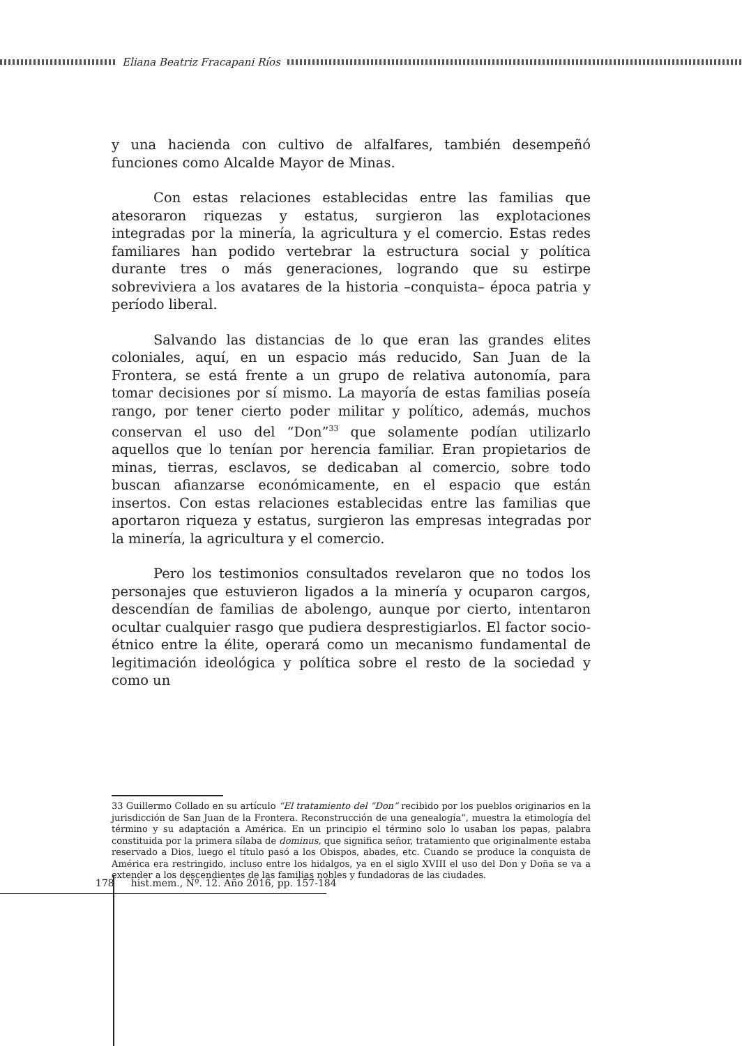Eliana Beatriz Fracapani Ríos
y una hacienda con cultivo de alfalfares, también desempeñó funciones como Alcalde Mayor de Minas.
Con estas relaciones establecidas entre las familias que atesoraron riquezas y estatus, surgieron las explotaciones integradas por la minería, la agricultura y el comercio. Estas redes familiares han podido vertebrar la estructura social y política durante tres o más generaciones, logrando que su estirpe sobreviviera a los avatares de la historia –conquista– época patria y período liberal.
Salvando las distancias de lo que eran las grandes elites coloniales, aquí, en un espacio más reducido, San Juan de la Frontera, se está frente a un grupo de relativa autonomía, para tomar decisiones por sí mismo. La mayoría de estas familias poseía rango, por tener cierto poder militar y político, además, muchos conservan el uso del “Don”<sup>33</sup> que solamente podían utilizarlo aquellos que lo tenían por herencia familiar. Eran propietarios de minas, tierras, esclavos, se dedicaban al comercio, sobre todo buscan afianzarse económicamente, en el espacio que están insertos. Con estas relaciones establecidas entre las familias que aportaron riqueza y estatus, surgieron las empresas integradas por la minería, la agricultura y el comercio.
Pero los testimonios consultados revelaron que no todos los personajes que estuvieron ligados a la minería y ocuparon cargos, descendían de familias de abolengo, aunque por cierto, intentaron ocultar cualquier rasgo que pudiera desprestigiarlos. El factor socio-étnico entre la élite, operará como un mecanismo fundamental de legitimación ideológica y política sobre el resto de la sociedad y como un
33 Guillermo Collado en su artículo “El tratamiento del “Don” recibido por los pueblos originarios en la jurisdicción de San Juan de la Frontera. Reconstrucción de una genealogía”, muestra la etimología del término y su adaptación a América. En un principio el término solo lo usaban los papas, palabra constituida por la primera sílaba de dominus, que significa señor, tratamiento que originalmente estaba reservado a Dios, luego el título pasó a los Obispos, abades, etc. Cuando se produce la conquista de América era restringido, incluso entre los hidalgos, ya en el siglo XVIII el uso del Don y Doña se va a extender a los descendientes de las familias nobles y fundadoras de las ciudades.
178 hist.mem., Nº. 12. Año 2016, pp. 157-184